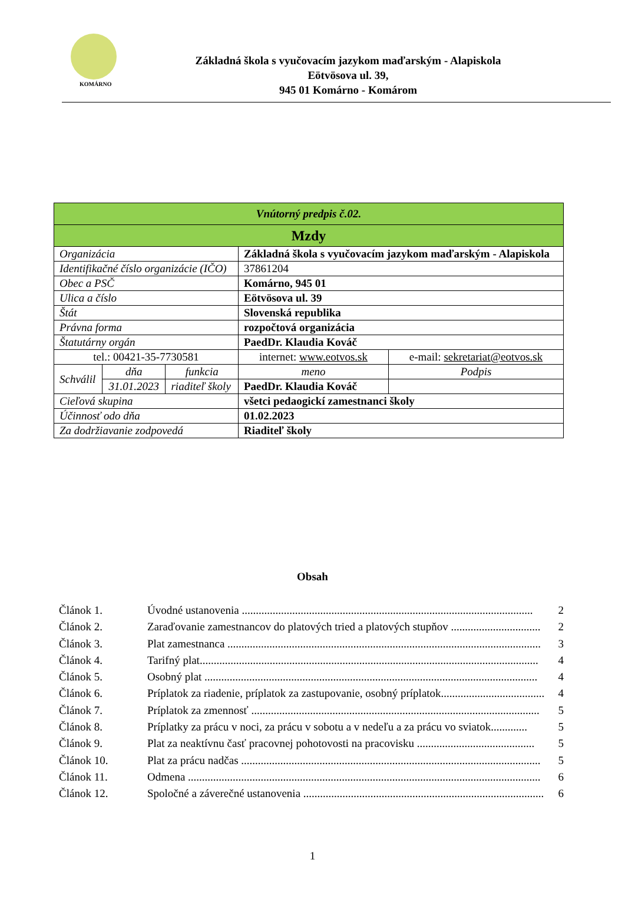KOMÁRNO
Základná škola s vyučovacím jazykom maďarským - Alapiskola
Eötvösova ul. 39,
945 01 Komárno - Komárom
| Vnútorný predpis č.02. | | | | |
| Mzdy | | | | |
| Organizácia | | | Základná škola s vyučovacím jazykom maďarským - Alapiskola | |
| Identifikačné číslo organizácie (IČO) | | | 37861204 | |
| Obec a PSČ | | | Komárno, 945 01 | |
| Ulica a číslo | | | Eötvösova ul. 39 | |
| Štát | | | Slovenská republika | |
| Právna forma | | | rozpočtová organizácia | |
| Štatutárny orgán | | | PaedDr. Klaudia Kováč | |
| tel.: 00421-35-7730581 | | | internet: www.eotvos.sk | e-mail: sekretariat@eotvos.sk |
| Schválil | dňa | funkcia | meno | Podpis |
| | 31.01.2023 | riaditeľ školy | PaedDr. Klaudia Kováč | |
| Cieľová skupina | | | všetci pedaogickí zamestnanci školy | |
| Účinnosť odo dňa | | | 01.02.2023 | |
| Za dodržiavanie zodpovedá | | | Riaditeľ školy | |
Obsah
Článok 1. Úvodné ustanovenia ........................................................................................................ 2
Článok 2. Zaraďovanie zamestnancov do platových tried a platových stupňov ................................ 2
Článok 3. Plat zamestnanca ................................................................................................................ 3
Článok 4. Tarifný plat......................................................................................................................... 4
Článok 5. Osobný plat ....................................................................................................................... 4
Článok 6. Príplatok za riadenie, príplatok za zastupovanie, osobný príplatok..................................... 4
Článok 7. Príplatok za zmennosť ....................................................................................................... 5
Článok 8. Príplatky za prácu v noci, za prácu v sobotu a v nedeľu a za prácu vo sviatok............. 5
Článok 9. Plat za neaktívnu časť pracovnej pohotovosti na pracovisku .......................................... 5
Článok 10. Plat za prácu nadčas ........................................................................................................... 5
Článok 11. Odmena .............................................................................................................................. 6
Článok 12. Spoločné a záverečné ustanovenia ...................................................................................... 6
1